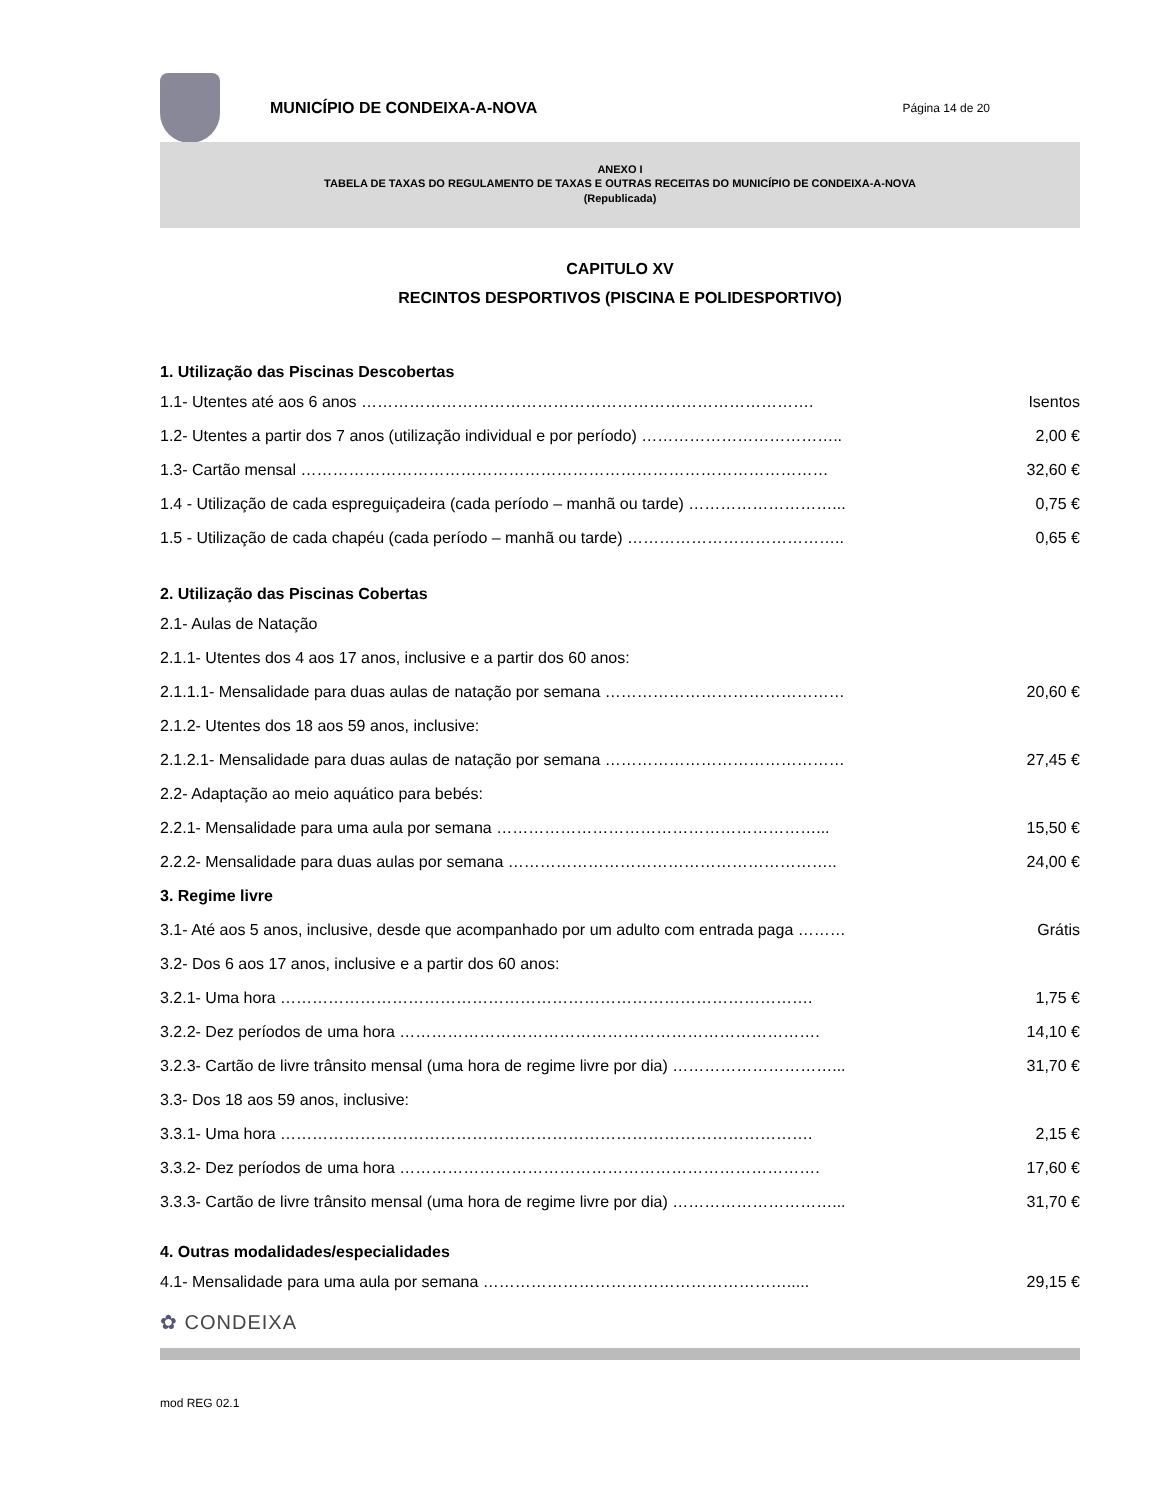MUNICÍPIO DE CONDEIXA-A-NOVA
Página 14 de 20
ANEXO I
TABELA DE TAXAS DO REGULAMENTO DE TAXAS E OUTRAS RECEITAS DO MUNICÍPIO DE CONDEIXA-A-NOVA
(Republicada)
CAPITULO XV
RECINTOS DESPORTIVOS (PISCINA E POLIDESPORTIVO)
1. Utilização das Piscinas Descobertas
| 1.1- Utentes até aos 6 anos …………………………………………………………………………. | Isentos |
| 1.2- Utentes a partir dos 7 anos (utilização individual e por período) ……………………………….. | 2,00 € |
| 1.3- Cartão mensal ……………………………………………………………………………………… | 32,60 € |
| 1.4 - Utilização de cada espreguiçadeira (cada período – manhã ou tarde) ………………………... | 0,75 € |
| 1.5 - Utilização de cada chapéu (cada período – manhã ou tarde) ………………………………….. | 0,65 € |
2. Utilização das Piscinas Cobertas
| 2.1- Aulas de Natação | |
| 2.1.1- Utentes dos 4 aos 17 anos, inclusive e a partir dos 60 anos: | |
| 2.1.1.1- Mensalidade para duas aulas de natação por semana ……………………………………… | 20,60 € |
| 2.1.2- Utentes dos 18 aos 59 anos, inclusive: | |
| 2.1.2.1- Mensalidade para duas aulas de natação por semana ……………………………………… | 27,45 € |
| 2.2- Adaptação ao meio aquático para bebés: | |
| 2.2.1- Mensalidade para uma aula por semana ……………………………………………………... | 15,50 € |
| 2.2.2- Mensalidade para duas aulas por semana …………………………………………………….. | 24,00 € |
| 3. Regime livre | |
| 3.1- Até aos 5 anos, inclusive, desde que acompanhado por um adulto com entrada paga ……… | Grátis |
| 3.2- Dos 6 aos 17 anos, inclusive e a partir dos 60 anos: | |
| 3.2.1- Uma hora ………………………………………………………………………………………. | 1,75 € |
| 3.2.2- Dez períodos de uma hora ……………………………………………………………………. | 14,10 € |
| 3.2.3- Cartão de livre trânsito mensal (uma hora de regime livre por dia) …………………………... | 31,70 € |
| 3.3- Dos 18 aos 59 anos, inclusive: | |
| 3.3.1- Uma hora ………………………………………………………………………………………. | 2,15 € |
| 3.3.2- Dez períodos de uma hora ……………………………………………………………………. | 17,60 € |
| 3.3.3- Cartão de livre trânsito mensal (uma hora de regime livre por dia) …………………………... | 31,70 € |
4. Outras modalidades/especialidades
| 4.1- Mensalidade para uma aula por semana …………………………………………………..... | 29,15 € |
✿ CONDEIXA
mod REG 02.1